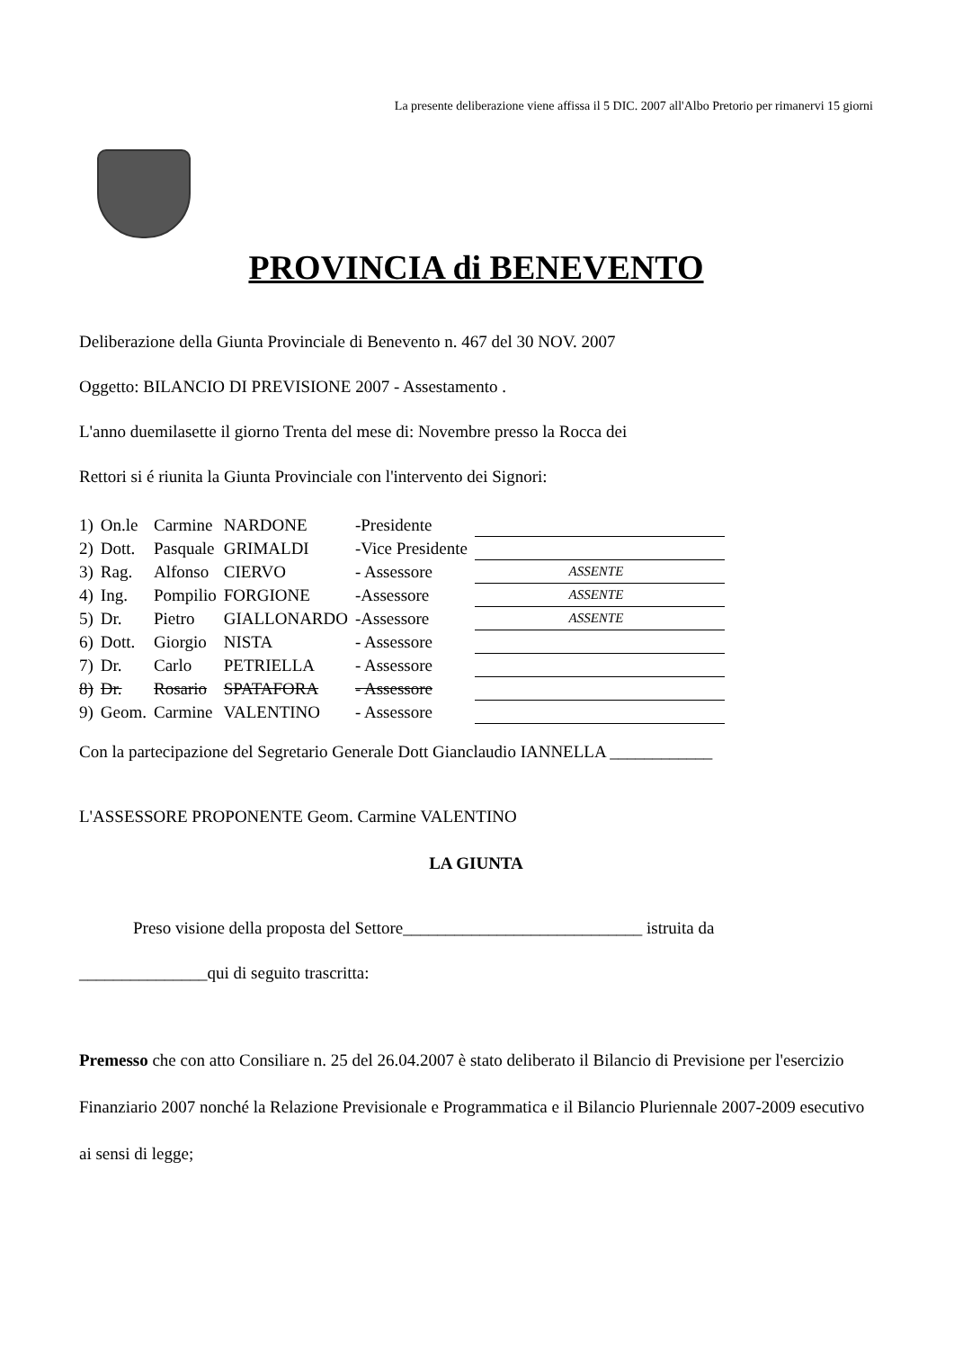La presente deliberazione viene affissa il 5 DIC. 2007 all'Albo Pretorio per rimanervi 15 giorni
PROVINCIA di BENEVENTO
Deliberazione della Giunta Provinciale di Benevento n. 467 del 30 NOV. 2007
Oggetto: BILANCIO DI PREVISIONE 2007 - Assestamento .
L'anno duemilasette il giorno Trenta del mese di: Novembre presso la Rocca dei
Rettori si é riunita la Giunta Provinciale con l'intervento dei Signori:
| 1) | On.le | Carmine | NARDONE | -Presidente | |
| 2) | Dott. | Pasquale | GRIMALDI | -Vice Presidente | |
| 3) | Rag. | Alfonso | CIERVO | - Assessore | ASSENTE |
| 4) | Ing. | Pompilio | FORGIONE | -Assessore | ASSENTE |
| 5) | Dr. | Pietro | GIALLONARDO | -Assessore | ASSENTE |
| 6) | Dott. | Giorgio | NISTA | - Assessore | |
| 7) | Dr. | Carlo | PETRIELLA | - Assessore | |
| 8) | Dr. | Rosario | SPATAFORA | - Assessore | |
| 9) | Geom. | Carmine | VALENTINO | - Assessore | |
Con la partecipazione del Segretario Generale Dott Gianclaudio IANNELLA ____________
L'ASSESSORE PROPONENTE Geom. Carmine VALENTINO
LA GIUNTA
Preso visione della proposta del Settore____________________________ istruita da
_______________qui di seguito trascritta:
Premesso che con atto Consiliare n. 25 del 26.04.2007 è stato deliberato il Bilancio di Previsione per l'esercizio Finanziario 2007 nonché la Relazione Previsionale e Programmatica e il Bilancio Pluriennale 2007-2009 esecutivo ai sensi di legge;